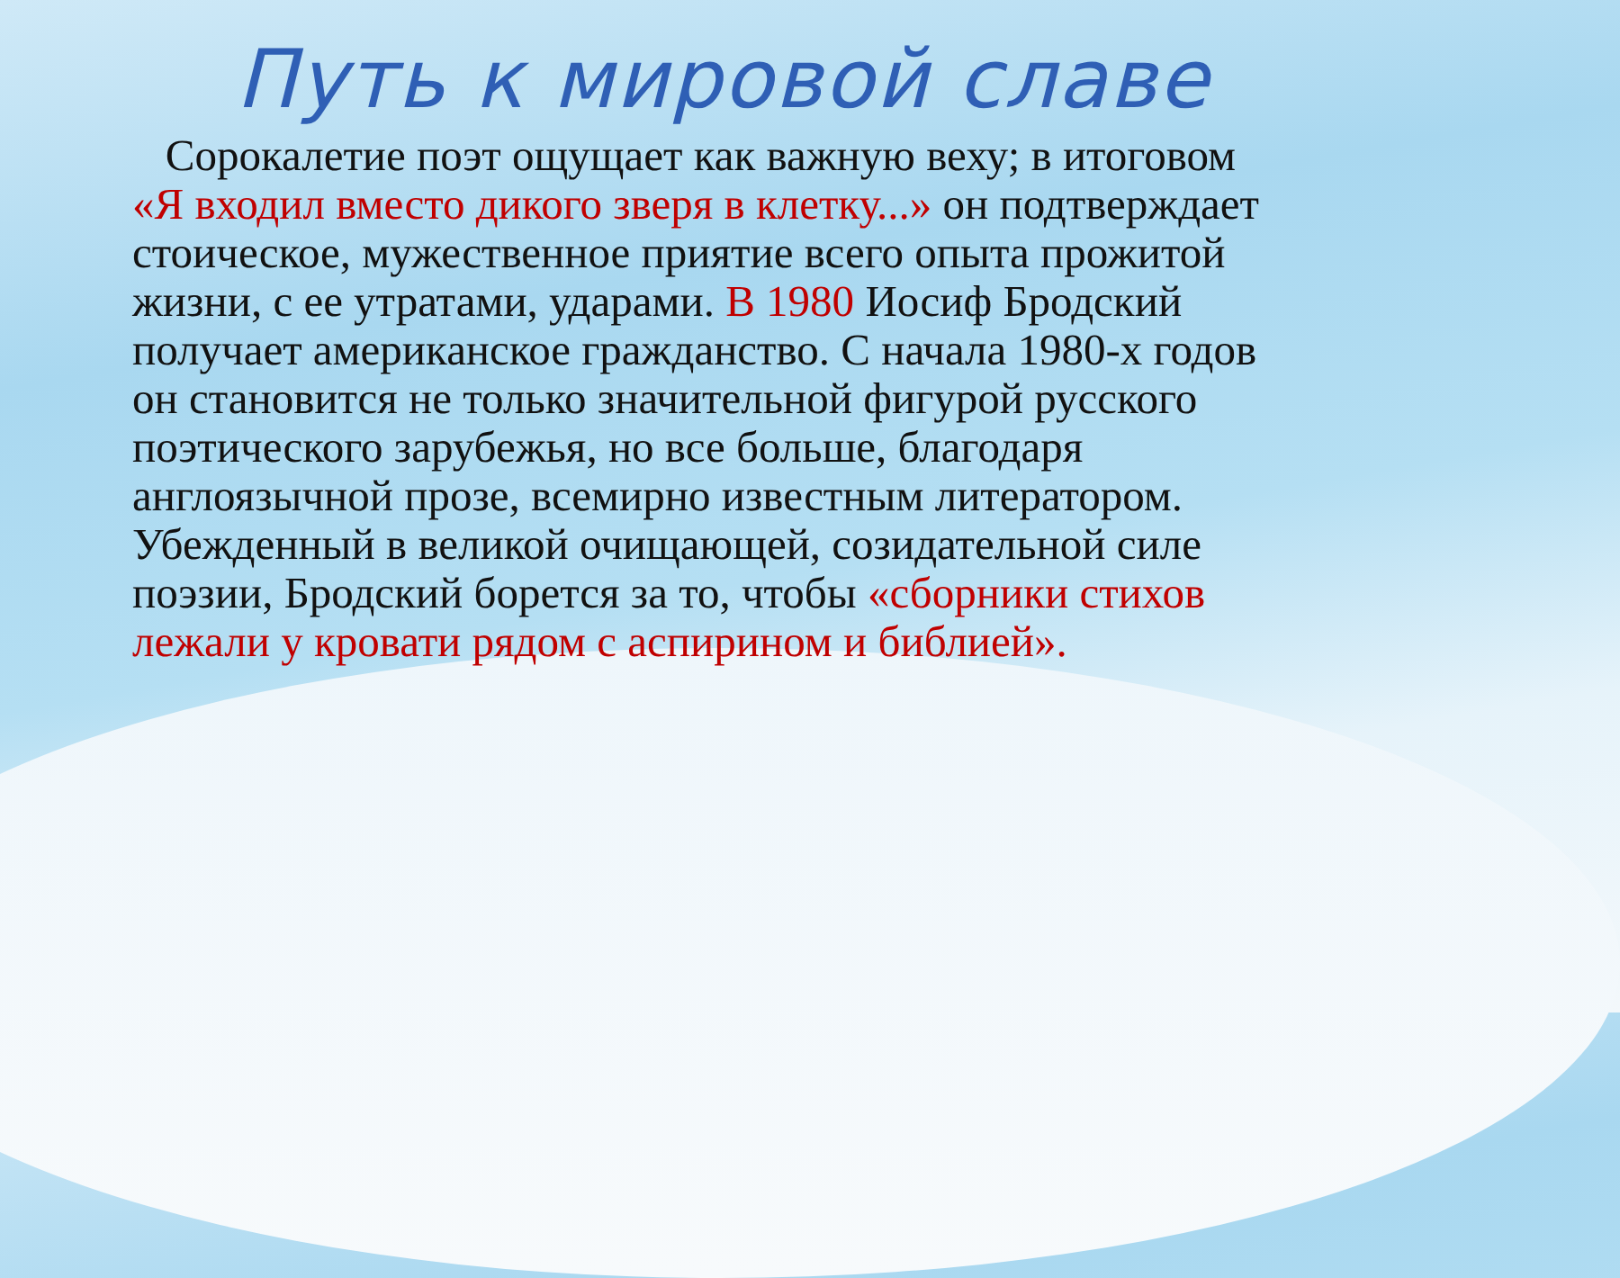Путь к мировой славе
Сорокалетие поэт ощущает как важную веху; в итоговом «Я входил вместо дикого зверя в клетку...» он подтверждает стоическое, мужественное приятие всего опыта прожитой жизни, с ее утратами, ударами. В 1980 Иосиф Бродский получает американское гражданство. С начала 1980-х годов он становится не только значительной фигурой русского поэтического зарубежья, но все больше, благодаря англоязычной прозе, всемирно известным литератором. Убежденный в великой очищающей, созидательной силе поэзии, Бродский борется за то, чтобы «сборники стихов лежали у кровати рядом с аспирином и библией».